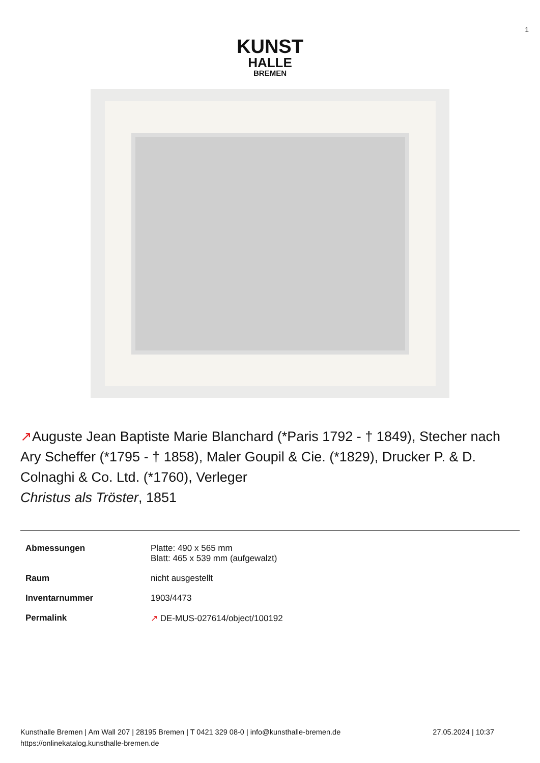1
KUNST
HALLE
BREMEN
↗Auguste Jean Baptiste Marie Blanchard (*Paris 1792 - † 1849), Stecher nach Ary Scheffer (*1795 - † 1858), Maler Goupil & Cie. (*1829), Drucker P. & D. Colnaghi & Co. Ltd. (*1760), Verleger
Christus als Tröster, 1851
| Abmessungen | Platte: 490 x 565 mm Blatt: 465 x 539 mm (aufgewalzt) |
| Raum | nicht ausgestellt |
| Inventarnummer | 1903/4473 |
| Permalink | ↗ DE-MUS-027614/object/100192 |
Kunsthalle Bremen | Am Wall 207 | 28195 Bremen | T 0421 329 08-0 | info@kunsthalle-bremen.de
https://onlinekatalog.kunsthalle-bremen.de
27.05.2024 | 10:37